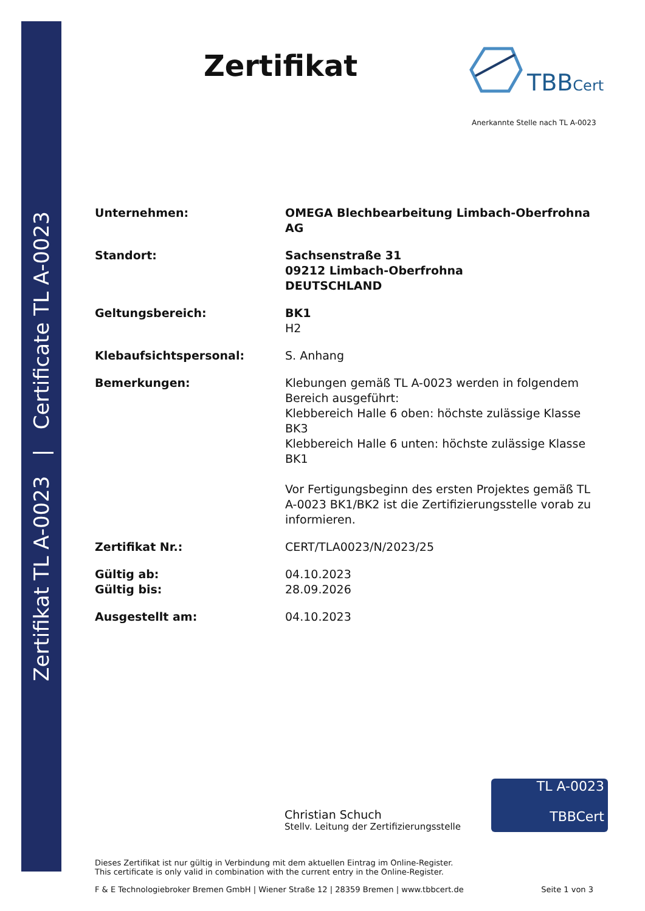Zertifikat TL A-0023 | Certificate TL A-0023
Zertifikat TBBCert
Anerkannte Stelle nach TL A-0023
Unternehmen: OMEGA Blechbearbeitung Limbach-Oberfrohna AG
Standort: Sachsenstraße 31
09212 Limbach-Oberfrohna
DEUTSCHLAND
Geltungsbereich: BK1
H2
Klebaufsichtspersonal: S. Anhang
Bemerkungen: Klebungen gemäß TL A-0023 werden in folgendem Bereich ausgeführt:
Klebbereich Halle 6 oben: höchste zulässige Klasse BK3
Klebbereich Halle 6 unten: höchste zulässige Klasse BK1
Vor Fertigungsbeginn des ersten Projektes gemäß TL A-0023 BK1/BK2 ist die Zertifizierungsstelle vorab zu informieren.
Zertifikat Nr.: CERT/TLA0023/N/2023/25
Gültig ab:
Gültig bis:
04.10.2023
28.09.2026
Ausgestellt am: 04.10.2023
Christian Schuch
Stellv. Leitung der Zertifizierungsstelle
TL A-0023
TBBCert
Dieses Zertifikat ist nur gültig in Verbindung mit dem aktuellen Eintrag im Online-Register.
This certificate is only valid in combination with the current entry in the Online-Register.
F & E Technologiebroker Bremen GmbH | Wiener Straße 12 | 28359 Bremen | www.tbbcert.de Seite 1 von 3